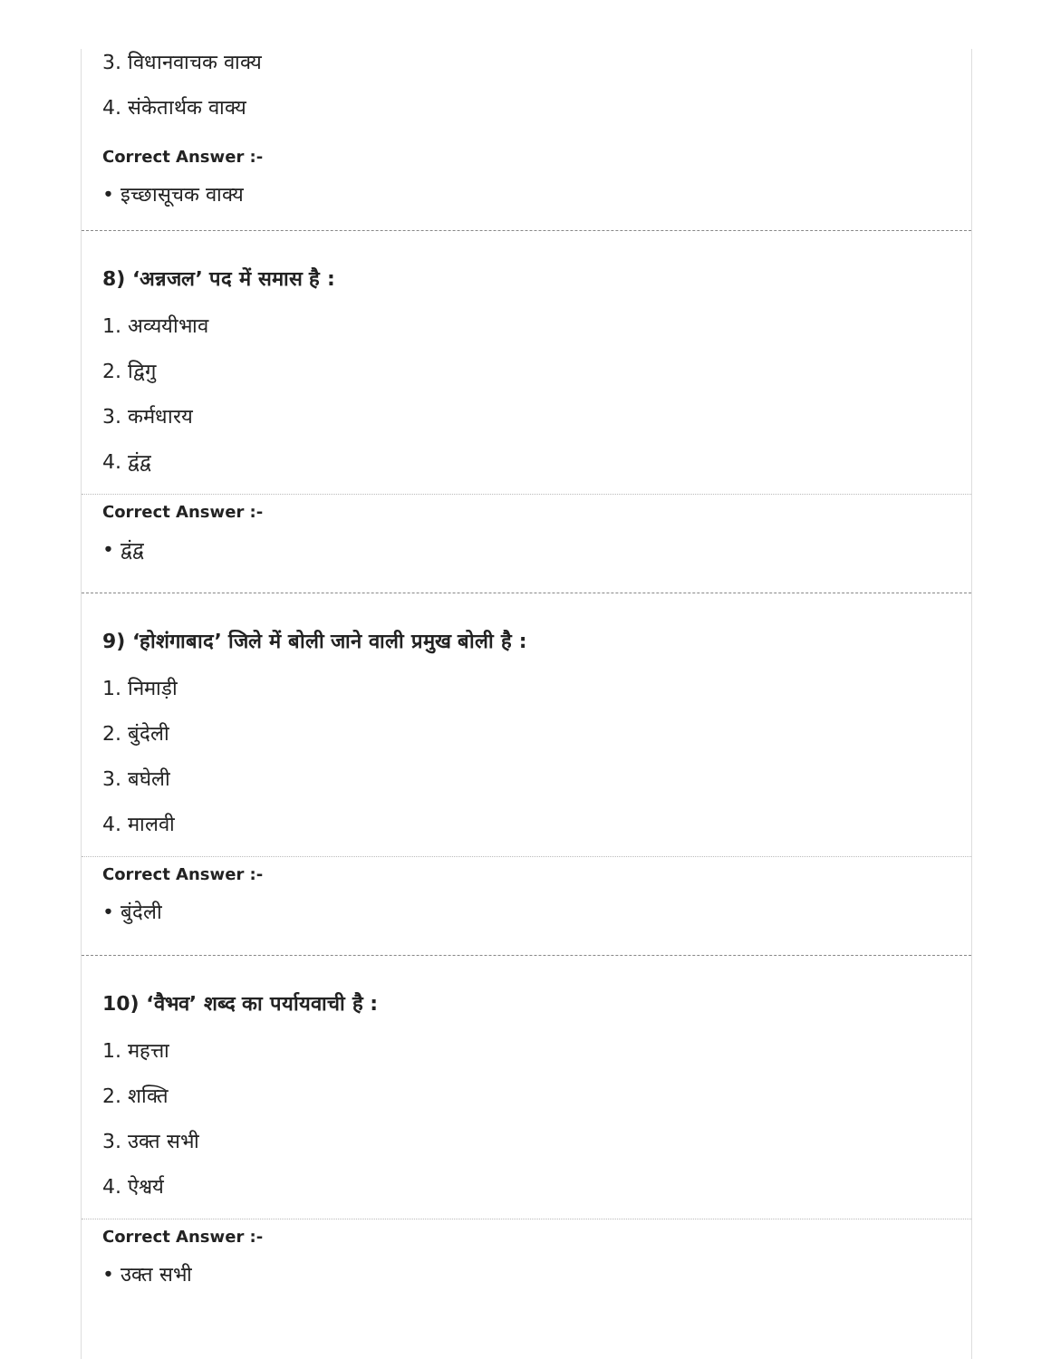3. विधानवाचक वाक्य
4. संकेतार्थक वाक्य
Correct Answer :-
• इच्छासूचक वाक्य
8) ‘अन्नजल’ पद में समास है :
1. अव्ययीभाव
2. द्विगु
3. कर्मधारय
4. द्वंद्व
Correct Answer :-
• द्वंद्व
9) ‘होशंगाबाद’ जिले में बोली जाने वाली प्रमुख बोली है :
1. निमाड़ी
2. बुंदेली
3. बघेली
4. मालवी
Correct Answer :-
• बुंदेली
10) ‘वैभव’ शब्द का पर्यायवाची है :
1. महत्ता
2. शक्ति
3. उक्त सभी
4. ऐश्वर्य
Correct Answer :-
• उक्त सभी